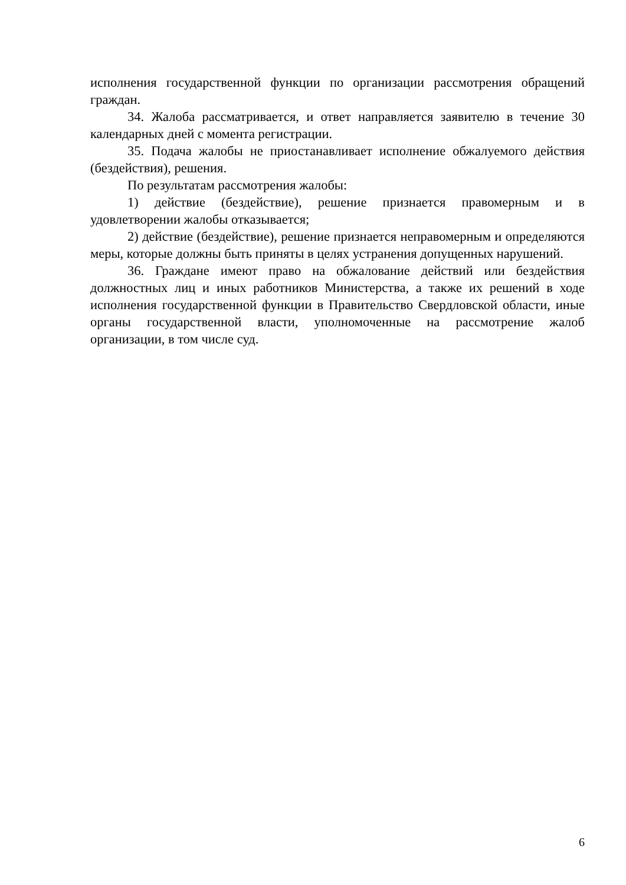исполнения государственной функции по организации рассмотрения обращений граждан.
34. Жалоба рассматривается, и ответ направляется заявителю в течение 30 календарных дней с момента регистрации.
35. Подача жалобы не приостанавливает исполнение обжалуемого действия (бездействия), решения.
По результатам рассмотрения жалобы:
1) действие (бездействие), решение признается правомерным и в удовлетворении жалобы отказывается;
2) действие (бездействие), решение признается неправомерным и определяются меры, которые должны быть приняты в целях устранения допущенных нарушений.
36. Граждане имеют право на обжалование действий или бездействия должностных лиц и иных работников Министерства, а также их решений в ходе исполнения государственной функции в Правительство Свердловской области, иные органы государственной власти, уполномоченные на рассмотрение жалоб организации, в том числе суд.
6